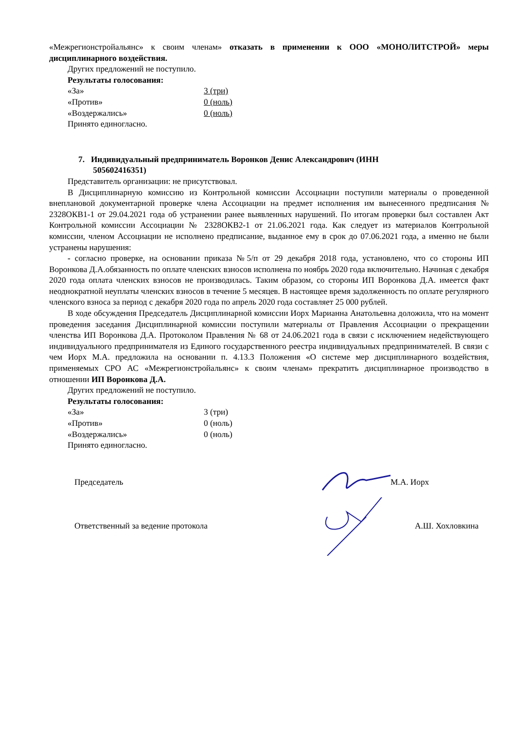«Межрегионстройальянс» к своим членам» отказать в применении к ООО «МОНОЛИТСТРОЙ» меры дисциплинарного воздействия.
Других предложений не поступило.
Результаты голосования:
| «За» | 3 (три) |
| «Против» | 0 (ноль) |
| «Воздержались» | 0 (ноль) |
Принято единогласно.
7. Индивидуальный предприниматель Воронков Денис Александрович (ИНН
505602416351)
Представитель организации: не присутствовал.
В Дисциплинарную комиссию из Контрольной комиссии Ассоциации поступили материалы о проведенной внеплановой документарной проверке члена Ассоциации на предмет исполнения им вынесенного предписания № 2328ОКВ1-1 от 29.04.2021 года об устранении ранее выявленных нарушений. По итогам проверки был составлен Акт Контрольной комиссии Ассоциации № 2328ОКВ2-1 от 21.06.2021 года. Как следует из материалов Контрольной комиссии, членом Ассоциации не исполнено предписание, выданное ему в срок до 07.06.2021 года, а именно не были устранены нарушения:
- согласно проверке, на основании приказа №5/п от 29 декабря 2018 года, установлено, что со стороны ИП Воронкова Д.А.обязанность по оплате членских взносов исполнена по ноябрь 2020 года включительно. Начиная с декабря 2020 года оплата членских взносов не производилась. Таким образом, со стороны ИП Воронкова Д.А. имеется факт неоднократной неуплаты членских взносов в течение 5 месяцев. В настоящее время задолженность по оплате регулярного членского взноса за период с декабря 2020 года по апрель 2020 года составляет 25 000 рублей.
В ходе обсуждения Председатель Дисциплинарной комиссии Иорх Марианна Анатольевна доложила, что на момент проведения заседания Дисциплинарной комиссии поступили материалы от Правления Ассоциации о прекращении членства ИП Воронкова Д.А. Протоколом Правления № 68 от 24.06.2021 года в связи с исключением недействующего индивидуального предпринимателя из Единого государственного реестра индивидуальных предпринимателей. В связи с чем Иорх М.А. предложила на основании п. 4.13.3 Положения «О системе мер дисциплинарного воздействия, применяемых СРО АС «Межрегионстройальянс» к своим членам» прекратить дисциплинарное производство в отношении ИП Воронкова Д.А.
Других предложений не поступило.
Результаты голосования:
| «За» | 3 (три) |
| «Против» | 0 (ноль) |
| «Воздержались» | 0 (ноль) |
Принято единогласно.
Председатель М.А. Иорх
Ответственный за ведение протокола А.Ш. Хохловкина